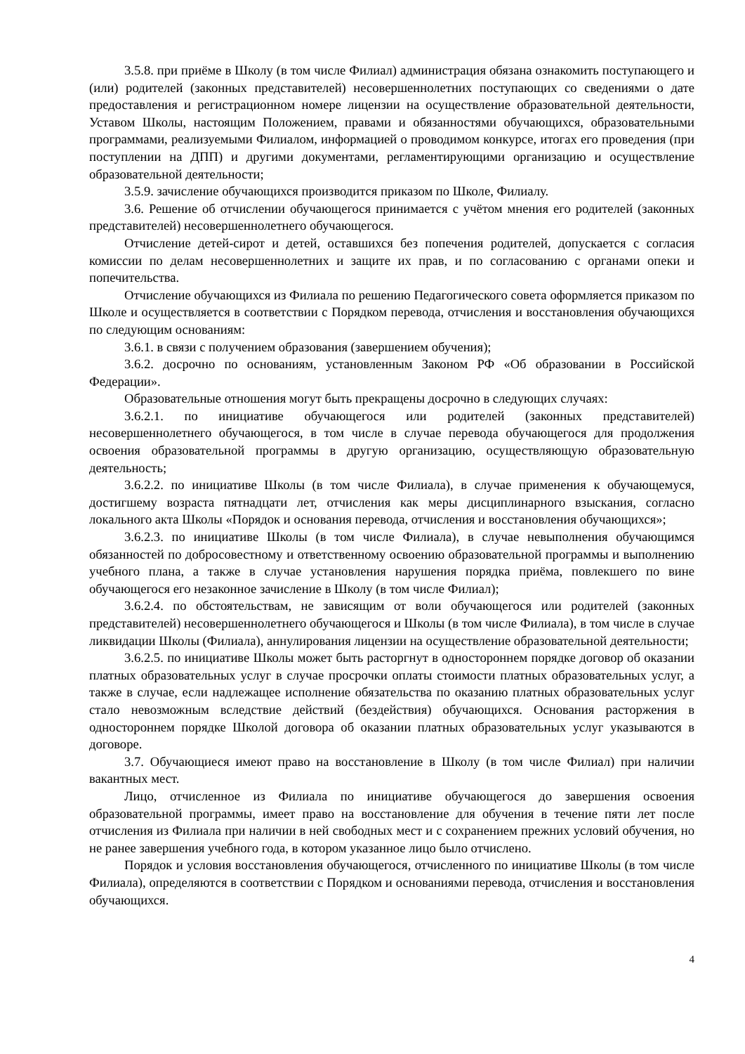3.5.8. при приёме в Школу (в том числе Филиал) администрация обязана ознакомить поступающего и (или) родителей (законных представителей) несовершеннолетних поступающих со сведениями о дате предоставления и регистрационном номере лицензии на осуществление образовательной деятельности, Уставом Школы, настоящим Положением, правами и обязанностями обучающихся, образовательными программами, реализуемыми Филиалом, информацией о проводимом конкурсе, итогах его проведения (при поступлении на ДПП) и другими документами, регламентирующими организацию и осуществление образовательной деятельности;
3.5.9. зачисление обучающихся производится приказом по Школе, Филиалу.
3.6. Решение об отчислении обучающегося принимается с учётом мнения его родителей (законных представителей) несовершеннолетнего обучающегося.
Отчисление детей-сирот и детей, оставшихся без попечения родителей, допускается с согласия комиссии по делам несовершеннолетних и защите их прав, и по согласованию с органами опеки и попечительства.
Отчисление обучающихся из Филиала по решению Педагогического совета оформляется приказом по Школе и осуществляется в соответствии с Порядком перевода, отчисления и восстановления обучающихся по следующим основаниям:
3.6.1. в связи с получением образования (завершением обучения);
3.6.2. досрочно по основаниям, установленным Законом РФ «Об образовании в Российской Федерации».
Образовательные отношения могут быть прекращены досрочно в следующих случаях:
3.6.2.1. по инициативе обучающегося или родителей (законных представителей) несовершеннолетнего обучающегося, в том числе в случае перевода обучающегося для продолжения освоения образовательной программы в другую организацию, осуществляющую образовательную деятельность;
3.6.2.2. по инициативе Школы (в том числе Филиала), в случае применения к обучающемуся, достигшему возраста пятнадцати лет, отчисления как меры дисциплинарного взыскания, согласно локального акта Школы «Порядок и основания перевода, отчисления и восстановления обучающихся»;
3.6.2.3. по инициативе Школы (в том числе Филиала), в случае невыполнения обучающимся обязанностей по добросовестному и ответственному освоению образовательной программы и выполнению учебного плана, а также в случае установления нарушения порядка приёма, повлекшего по вине обучающегося его незаконное зачисление в Школу (в том числе Филиал);
3.6.2.4. по обстоятельствам, не зависящим от воли обучающегося или родителей (законных представителей) несовершеннолетнего обучающегося и Школы (в том числе Филиала), в том числе в случае ликвидации Школы (Филиала), аннулирования лицензии на осуществление образовательной деятельности;
3.6.2.5. по инициативе Школы может быть расторгнут в одностороннем порядке договор об оказании платных образовательных услуг в случае просрочки оплаты стоимости платных образовательных услуг, а также в случае, если надлежащее исполнение обязательства по оказанию платных образовательных услуг стало невозможным вследствие действий (бездействия) обучающихся. Основания расторжения в одностороннем порядке Школой договора об оказании платных образовательных услуг указываются в договоре.
3.7. Обучающиеся имеют право на восстановление в Школу (в том числе Филиал) при наличии вакантных мест.
Лицо, отчисленное из Филиала по инициативе обучающегося до завершения освоения образовательной программы, имеет право на восстановление для обучения в течение пяти лет после отчисления из Филиала при наличии в ней свободных мест и с сохранением прежних условий обучения, но не ранее завершения учебного года, в котором указанное лицо было отчислено.
Порядок и условия восстановления обучающегося, отчисленного по инициативе Школы (в том числе Филиала), определяются в соответствии с Порядком и основаниями перевода, отчисления и восстановления обучающихся.
4